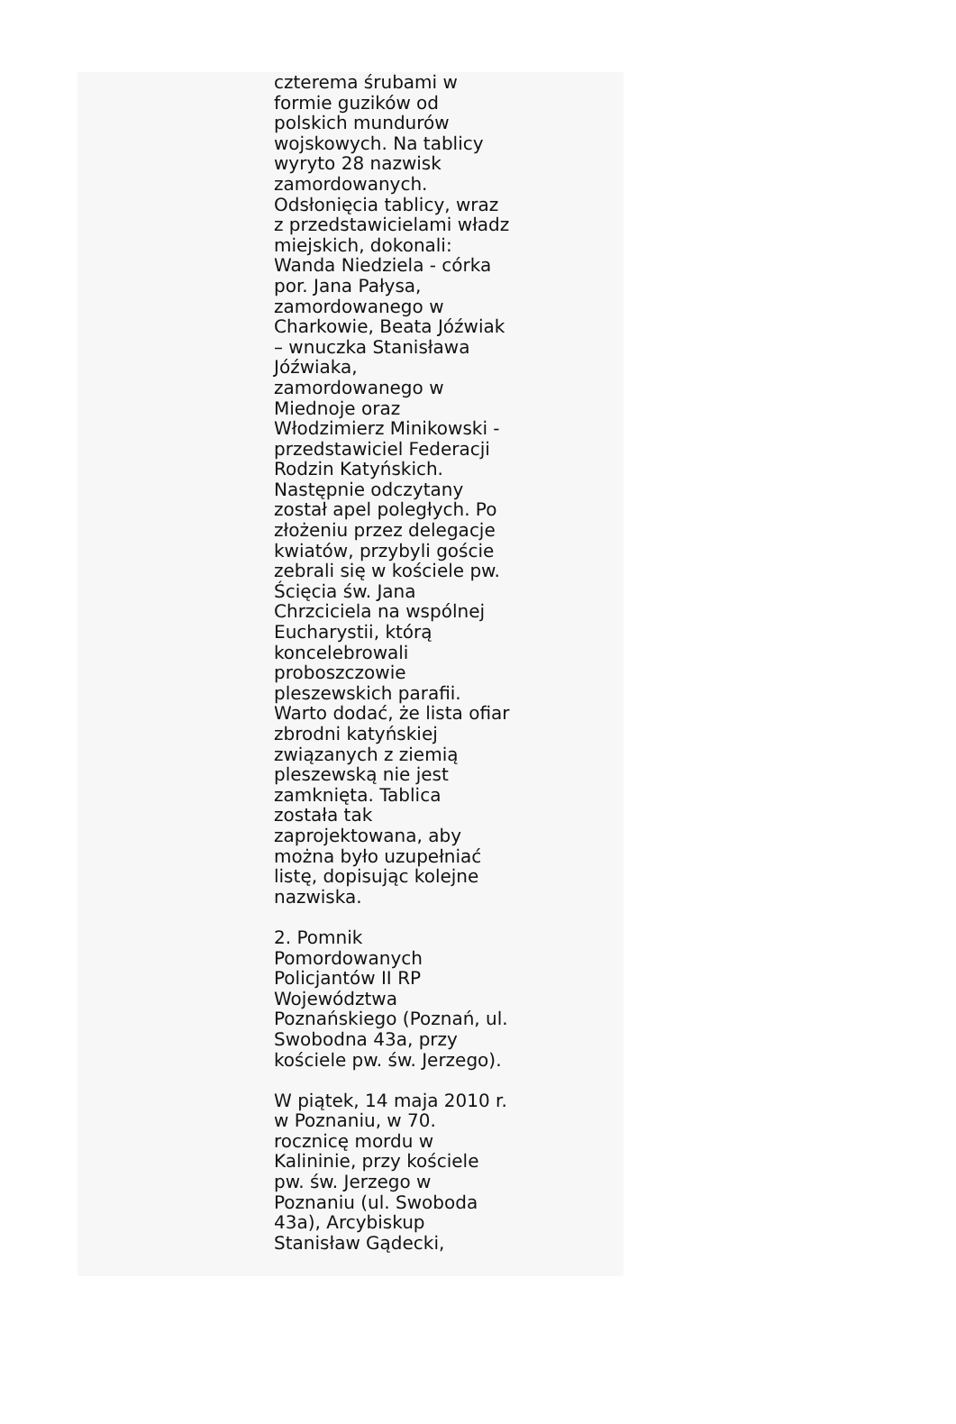czterema śrubami w
formie guzików od
polskich mundurów
wojskowych. Na tablicy
wyryto 28 nazwisk
zamordowanych.
Odsłonięcia tablicy, wraz
z przedstawicielami władz
miejskich, dokonali:
Wanda Niedziela - córka
por. Jana Pałysa,
zamordowanego w
Charkowie, Beata Jóźwiak
– wnuczka Stanisława
Jóźwiaka,
zamordowanego w
Miednoje oraz
Włodzimierz Minikowski -
przedstawiciel Federacji
Rodzin Katyńskich.
Następnie odczytany
został apel poległych. Po
złożeniu przez delegacje
kwiatów, przybyli goście
zebrali się w kościele pw.
Ścięcia św. Jana
Chrzciciela na wspólnej
Eucharystii, którą
koncelebrowali
proboszczowie
pleszewskich parafii.
Warto dodać, że lista ofiar
zbrodni katyńskiej
związanych z ziemią
pleszewską nie jest
zamknięta. Tablica
została tak
zaprojektowana, aby
można było uzupełniać
listę, dopisując kolejne
nazwiska.
2. Pomnik
Pomordowanych
Policjantów II RP
Województwa
Poznańskiego (Poznań, ul.
Swobodna 43a, przy
kościele pw. św. Jerzego).
W piątek, 14 maja 2010 r.
w Poznaniu, w 70.
rocznicę mordu w
Kalininie, przy kościele
pw. św. Jerzego w
Poznaniu (ul. Swoboda
43a), Arcybiskup
Stanisław Gądecki,